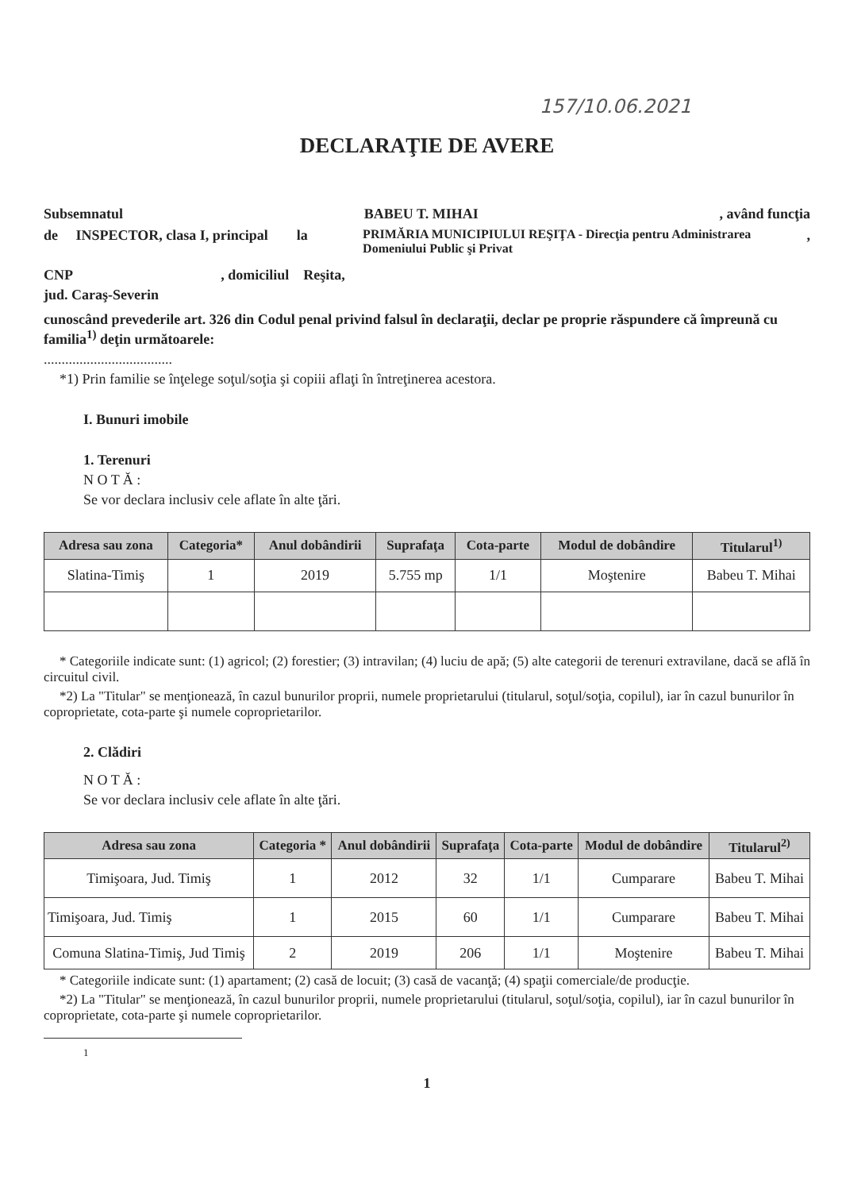157/10.06.2021
DECLARAŢIE DE AVERE
Subsemnatul BABEU T. MIHAI, având funcţia
de INSPECTOR, clasa I, principal la PRIMĂRIA MUNICIPIULUI REŞIŢA - Direcţia pentru Administrarea Domeniului Public şi Privat,
CNP, domiciliul Reşita,
jud. Caraş-Severin
cunoscând prevederile art. 326 din Codul penal privind falsul în declaraţii, declar pe proprie răspundere că împreună cu familia<sup>1)</sup> deţin următoarele:
....................................
*1) Prin familie se înţelege soţul/soţia şi copiii aflaţi în întreţinerea acestora.
I. Bunuri imobile
1. Terenuri
N O T Ă :
Se vor declara inclusiv cele aflate în alte ţări.
| Adresa sau zona | Categoria* | Anul dobândirii | Suprafaţa | Cota-parte | Modul de dobândire | Titularul<sup>1)</sup> |
| --- | --- | --- | --- | --- | --- | --- |
| Slatina-Timiş | 1 | 2019 | 5.755 mp | 1/1 | Moştenire | Babeu T. Mihai |
* Categoriile indicate sunt: (1) agricol; (2) forestier; (3) intravilan; (4) luciu de apă; (5) alte categorii de terenuri extravilane, dacă se află în circuitul civil.
*2) La "Titular" se menţionează, în cazul bunurilor proprii, numele proprietarului (titularul, soţul/soţia, copilul), iar în cazul bunurilor în coproprietate, cota-parte şi numele coproprietarilor.
2. Clădiri
N O T Ă :
Se vor declara inclusiv cele aflate în alte ţări.
| Adresa sau zona | Categoria * | Anul dobândirii | Suprafaţa | Cota-parte | Modul de dobândire | Titularul<sup>2)</sup> |
| --- | --- | --- | --- | --- | --- | --- |
| Timişoara, Jud. Timiş | 1 | 2012 | 32 | 1/1 | Cumparare | Babeu T. Mihai |
| Timişoara, Jud. Timiş | 1 | 2015 | 60 | 1/1 | Cumparare | Babeu T. Mihai |
| Comuna Slatina-Timiş, Jud Timiş | 2 | 2019 | 206 | 1/1 | Moştenire | Babeu T. Mihai |
* Categoriile indicate sunt: (1) apartament; (2) casă de locuit; (3) casă de vacanţă; (4) spaţii comerciale/de producţie.
*2) La "Titular" se menţionează, în cazul bunurilor proprii, numele proprietarului (titularul, soţul/soţia, copilul), iar în cazul bunurilor în coproprietate, cota-parte şi numele coproprietarilor.
1
1